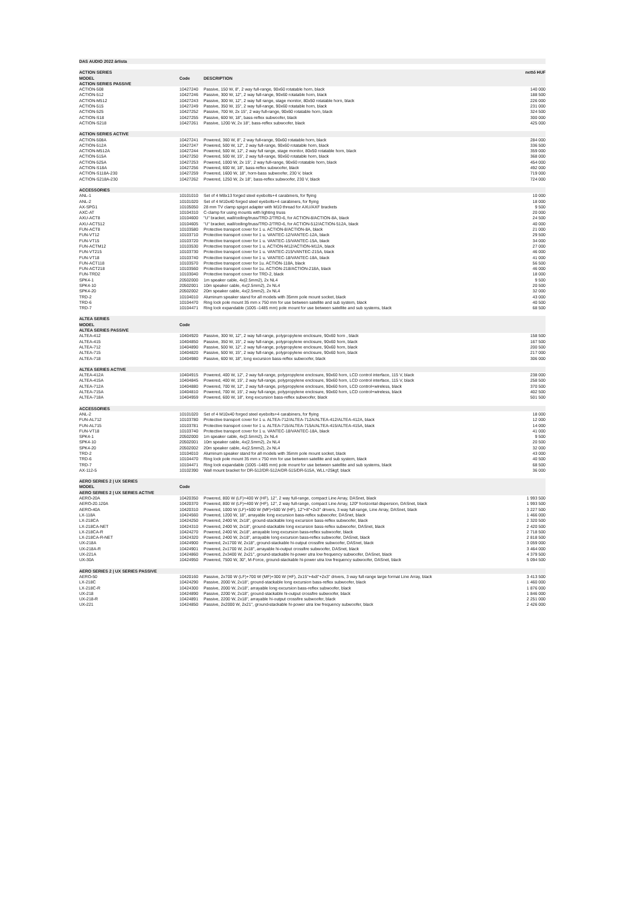| DAS AUDIO 2022 árlista | | | |
| ACTION SERIES | | | nettó HUF |
| MODEL | Code | DESCRIPTION | |
| ACTION SERIES PASSIVE | | | |
| ACTION-508 | 10427240 | Passive, 150 W, 8", 2 way full-range, 90x60 rotatable horn, black | 140 000 |
| ACTION-512 | 10427246 | Passive, 300 W, 12", 2 way full-range, 90x60 rotatable horn, black | 188 500 |
| ACTION-M512 | 10427243 | Passive, 300 W, 12", 2 way full range, stage monitor, 80x50 rotatable horn, black | 226 000 |
| ACTION-515 | 10427249 | Passive, 350 W, 15", 2 way full-range, 90x60 rotatable horn, black | 231 000 |
| ACTION-525 | 10427252 | Passive, 700 W, 2x 15", 2 way full-range, 90x60 rotatable horn, black | 324 500 |
| ACTION-S18 | 10427255 | Passive, 600 W, 18", bass-reflex subwoofer, black | 300 000 |
| ACTION-S218 | 10427261 | Passive, 1200 W, 2x 18", bass-reflex subwoofer, black | 425 000 |
| ACTION SERIES ACTIVE | | | |
| ACTION-508A | 10427241 | Powered, 360 W, 8", 2 way full-range, 90x60 rotatable horn, black | 284 000 |
| ACTION-512A | 10427247 | Powered, 500 W, 12", 2 way full-range, 90x60 rotatable horn, black | 336 500 |
| ACTION-M512A | 10427244 | Powered, 500 W, 12", 2 way full range, stage monitor, 80x50 rotatable horn, black | 359 000 |
| ACTION-515A | 10427250 | Powered, 500 W, 15", 2 way full-range, 90x60 rotatable horn, black | 368 000 |
| ACTION-525A | 10427253 | Powered, 1000 W, 2x 15", 2 way full-range, 90x60 rotatable horn, black | 454 000 |
| ACTION-S18A | 10427256 | Powered, 600 W, 18", bass-reflex subwoofer, black | 492 000 |
| ACTION-S118A-230 | 10427259 | Powered, 1600 W, 18", horn-bass subwoofer, 230 V, black | 719 000 |
| ACTION-S218A-230 | 10427262 | Powered, 1250 W, 2x 18", bass-reflex subwoofer, 230 V, black | 724 000 |
| ACCESSORIES | | | |
| ANL-1 | 10101010 | Set of 4 M8x13 forged steel eyebolts+4 carabiners, for flying | 10 000 |
| ANL-2 | 10101020 | Set of 4 M10x40 forged steel eyebolts+4 carabiners, for flying | 18 000 |
| AX-SPG1 | 10105050 | 28 mm TV clamp spigot adapter with M10 thread for AXU/AXF brackets | 9 500 |
| AXC-AT | 10104310 | C-clamp for using mounts with lighting truss | 20 000 |
| AXU-ACT8 | 10104600 | "U" bracket, wall/ceiling/truss/TRD-2/TRD-6, for ACTION-8/ACTION-8A, black | 24 500 |
| AXU-ACT512 | 10104605 | "U" bracket, wall/ceiling/truss/TRD-2/TRD-6, for ACTION-512/ACTION-512A, black | 40 000 |
| FUN-ACT8 | 10103580 | Protective transport cover for 1 u. ACTION-8/ACTION-8A, black | 21 000 |
| FUN-VT12 | 10103710 | Protective transport cover for 1 u. VANTEC-12/VANTEC-12A, black | 29 500 |
| FUN-VT15 | 10103720 | Protective transport cover for 1 u. VANTEC-15/VANTEC-15A, black | 34 000 |
| FUN-ACTM12 | 10103530 | Protective transport cover for 1 u. ACTION-M12/ACTION-M12A, black | 27 000 |
| FUN-VT215 | 10103730 | Protective transport cover for 1 u. VANTEC-215/VANTEC-215A, black | 46 000 |
| FUN-VT18 | 10103740 | Protective transport cover for 1 u. VANTEC-18/VANTEC-18A, black | 41 000 |
| FUN-ACT118 | 10103570 | Protective transport cover for 1u. ACTION-118A, black | 56 500 |
| FUN-ACT218 | 10103560 | Protective transport cover for 1u. ACTION-218/ACTION-218A, black | 46 000 |
| FUN-TRD2 | 10103040 | Protective transport cover for TRD-2, black | 18 000 |
| SPK4-1 | 20502000 | 1m speaker cable, 4x(2.5mm2), 2x NL4 | 9 500 |
| SPK4-10 | 20502001 | 10m speaker cable, 4x(2.5mm2), 2x NL4 | 20 500 |
| SPK4-20 | 20502002 | 20m speaker cable, 4x(2.5mm2), 2x NL4 | 32 000 |
| TRD-2 | 10104010 | Aluminum speaker stand for all models with 35mm pole mount socket, black | 43 000 |
| TRD-6 | 10104470 | Ring lock pole mount 35 mm x 750 mm for use between satellite and sub system, black | 40 500 |
| TRD-7 | 10104471 | Ring lock expandable (1005 -1485 mm) pole mount for use between satellite and sub systems, black | 68 500 |
| ALTEA SERIES | | | |
| MODEL | Code | | |
| ALTEA SERIES PASSIVE | | | |
| ALTEA-412 | 10404920 | Passive, 300 W, 12", 2 way full-range, polypropylene enclosure, 90x60 horn , black | 158 500 |
| ALTEA-415 | 10404850 | Passive, 350 W, 15", 2 way full-range, polypropylene enclosure, 90x60 horn, black | 167 500 |
| ALTEA-712 | 10404890 | Passive, 500 W, 12", 2 way full-range, polypropylene enclosure, 90x60 horn, black | 200 500 |
| ALTEA-715 | 10404820 | Passive, 500 W, 15", 2 way full-range, polypropylene enclosure, 90x60 horn, black | 217 000 |
| ALTEA-718 | 10404980 | Passive, 600 W, 18", long excursion bass-reflex subwoofer, black | 306 000 |
| ALTEA SERIES ACTIVE | | | |
| ALTEA-412A | 10404915 | Powered, 400 W, 12", 2 way full-range, polypropylene enclosure, 90x60 horn, LCD control interface, 115 V, black | 238 000 |
| ALTEA-415A | 10404845 | Powered, 400 W, 15", 2 way full-range, polypropylene enclosure, 90x60 horn, LCD control interface, 115 V, black | 258 500 |
| ALTEA-712A | 10404880 | Powered, 700 W, 12", 2 way full-range, polypropylene enclosure, 90x60 horn, LCD control+wireless, black | 370 500 |
| ALTEA-715A | 10404810 | Powered, 700 W, 15", 2 way full-range, polypropylene enclosure, 90x60 horn, LCD control+wireless, black | 402 500 |
| ALTEA-718A | 10404959 | Powered, 600 W, 18", long excursion bass-reflex subwoofer, black | 501 500 |
| ACCESSORIES | | | |
| ANL-2 | 10101020 | Set of 4 M10x40 forged steel eyebolts+4 carabiners, for flying | 18 000 |
| FUN-AL712 | 10103780 | Protective transport cover for 1 u. ALTEA-712/ALTEA-712A/ALTEA-412/ALTEA-412A, black | 12 000 |
| FUN-AL715 | 10103781 | Protective transport cover for 1 u. ALTEA-715/ALTEA-715A/ALTEA-415/ALTEA-415A, black | 14 000 |
| FUN-VT18 | 10103740 | Protective transport cover for 1 u. VANTEC-18/VANTEC-18A, black | 41 000 |
| SPK4-1 | 20502000 | 1m speaker cable, 4x(2.5mm2), 2x NL4 | 9 500 |
| SPK4-10 | 20502001 | 10m speaker cable, 4x(2.5mm2), 2x NL4 | 20 500 |
| SPK4-20 | 20502002 | 20m speaker cable, 4x(2.5mm2), 2x NL4 | 32 000 |
| TRD-2 | 10104010 | Aluminum speaker stand for all models with 35mm pole mount socket, black | 43 000 |
| TRD-6 | 10104470 | Ring lock pole mount 35 mm x 750 mm for use between satellite and sub system, black | 40 500 |
| TRD-7 | 10104471 | Ring lock expandable (1005 -1485 mm) pole mount for use between satellite and sub systems, black | 68 500 |
| AX-112-5 | 10102390 | Wall mount bracket for DR-512/DR-512A/DR-515/DR-515A, WLL=25kgf, black | 36 000 |
| AERO SERIES 2 / UX SERIES | | | |
| MODEL | Code | | |
| AERO SERIES 2 / UX SERIES ACTIVE | | | |
| AERO-20A | 10420350 | Powered, 800 W (LF)+400 W (HF), 12", 2 way full-range, compact Line Array, DASnet, black | 1 993 500 |
| AERO-20.120A | 10420370 | Powered, 800 W (LF)+400 W (HF), 12", 2 way full-range, compact Line Array, 120º horizontal dispersion, DASnet, black | 1 993 500 |
| AERO-40A | 10420310 | Powered, 1000 W (LF)+500 W (MF)+500 W (HF), 12"+8"+2x3" drivers, 3 way full-range, Line Array, DASnet, black | 3 227 500 |
| LX-118A | 10424560 | Powered, 1200 W, 18", arrayable long excursion bass-reflex subwoofer, DASnet, black | 1 466 000 |
| LX-218CA | 10424250 | Powered, 2400 W, 2x18", ground-stackable long excursion bass-reflex subwoofer, black | 2 320 500 |
| LX-218CA-NET | 10424310 | Powered, 2400 W, 2x18", ground-stackable long excursion bass-reflex subwoofer, DASnet, black | 2 420 500 |
| LX-218CA-R | 10424270 | Powered, 2400 W, 2x18", arrayable long excursion bass-reflex subwoofer, black | 2 718 500 |
| LX-218CA-R-NET | 10424320 | Powered, 2400 W, 2x18", arrayable long excursion bass-reflex subwoofer, DASnet, black | 2 818 500 |
| UX-218A | 10424900 | Powered, 2x1700 W, 2x18", ground-stackable hi-output crossfire subwoofer, DASnet, black | 3 059 000 |
| UX-218A-R | 10424901 | Powered, 2x1700 W, 2x18", arrayable hi-output crossfire subwoofer, DASnet, black | 3 464 000 |
| UX-221A | 10424860 | Powered, 2x3400 W, 2x21", ground-stackable hi-power utra low frequency subwoofer, DASnet, black | 4 379 500 |
| UX-30A | 10424950 | Powered, 7500 W, 30", M-Force, ground-stackable hi-power utra low frequency subwoofer, DASnet, black | 5 094 500 |
| AERO SERIES 2 / UX SERIES PASSIVE | | | |
| AERO-50 | 10420160 | Passive, 2x700 W (LF)+700 W (MF)+300 W (HF), 2x15"+4x8"+2x3" drivers, 3 way full-range large format Line Array, black | 3 413 500 |
| LX-218C | 10424290 | Passive, 2000 W, 2x18", ground-stackable long excursion bass-reflex subwoofer, black | 1 460 000 |
| LX-218C-R | 10424300 | Passive, 2000 W, 2x18", arrayable long excursion bass-reflex subwoofer, black | 1 876 000 |
| UX-218 | 10424890 | Passive, 2200 W, 2x18", ground-stackable hi-output crossfire subwoofer, black | 1 846 000 |
| UX-218-R | 10424891 | Passive, 2200 W, 2x18", arrayable hi-output crossfire subwoofer, black | 2 251 000 |
| UX-221 | 10424850 | Passive, 2x2000 W, 2x21", ground-stackable hi-power utra low frequency subwoofer, black | 2 426 000 |